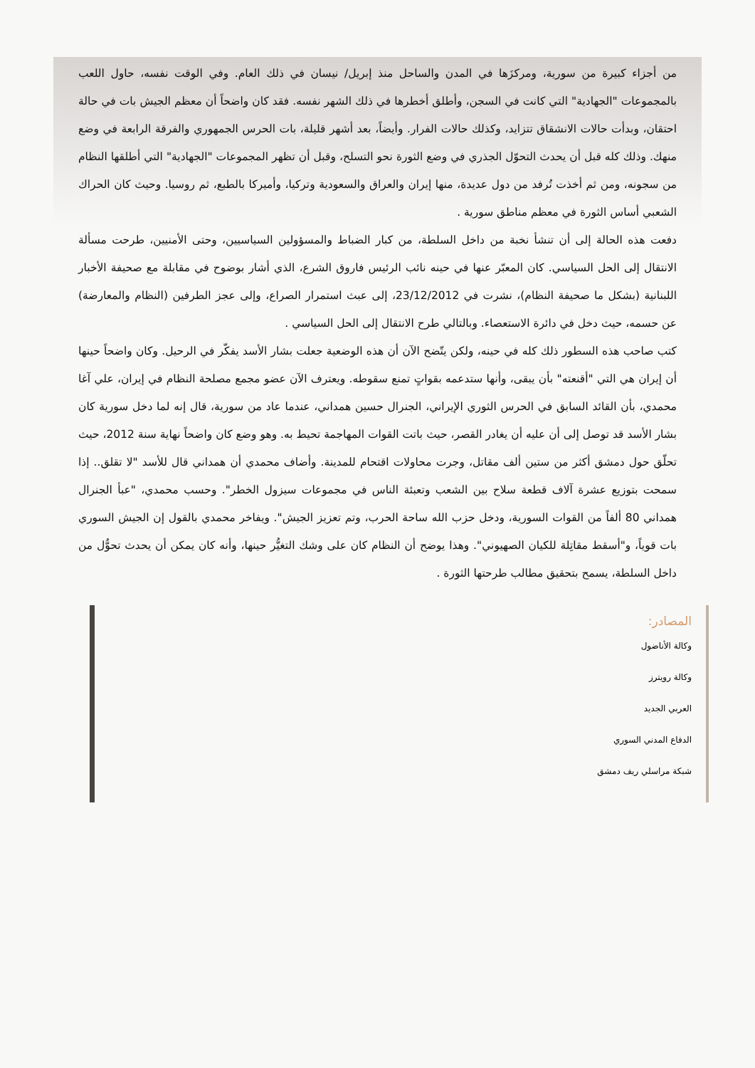من أجزاء كبيرة من سورية، ومركزَها في المدن والساحل منذ إبريل/ نيسان في ذلك العام. وفي الوقت نفسه، حاول اللعب بالمجموعات "الجهادية" التي كانت في السجن، وأطلق أخطرها في ذلك الشهر نفسه. فقد كان واضحاً أن معظم الجيش بات في حالة احتقان، وبدأت حالات الانشقاق تتزايد، وكذلك حالات الفرار. وأيضاً، بعد أشهر قليلة، بات الحرس الجمهوري والفرقة الرابعة في وضع منهك. وذلك كله قبل أن يحدث التحوّل الجذري في وضع الثورة نحو التسلح، وقبل أن تظهر المجموعات "الجهادية" التي أطلقها النظام من سجونه، ومن ثم أخذت تُرفد من دول عديدة، منها إيران والعراق والسعودية وتركيا، وأميركا بالطبع، ثم روسيا. وحيث كان الحراك الشعبي أساس الثورة في معظم مناطق سورية .
دفعت هذه الحالة إلى أن تنشأ نخبة من داخل السلطة، من كبار الضباط والمسؤولين السياسيين، وحتى الأمنيين، طرحت مسألة الانتقال إلى الحل السياسي. كان المعبّر عنها في حينه نائب الرئيس فاروق الشرع، الذي أشار بوضوح في مقابلة مع صحيفة الأخبار اللبنانية (بشكل ما صحيفة النظام)، نشرت في 23/12/2012، إلى عبث استمرار الصراع، وإلى عجز الطرفين (النظام والمعارضة) عن حسمه، حيث دخل في دائرة الاستعصاء. وبالتالي طرح الانتقال إلى الحل السياسي .
كتب صاحب هذه السطور ذلك كله في حينه، ولكن يتّضح الآن أن هذه الوضعية جعلت بشار الأسد يفكّر في الرحيل. وكان واضحاً حينها أن إيران هي التي "أقنعته" بأن يبقى، وأنها ستدعمه بقواتٍ تمنع سقوطه. ويعترف الآن عضو مجمع مصلحة النظام في إيران، علي آغا محمدي، بأن القائد السابق في الحرس الثوري الإيراني، الجنرال حسين همداني، عندما عاد من سورية، قال إنه لما دخل سورية كان بشار الأسد قد توصل إلى أن عليه أن يغادر القصر، حيث باتت القوات المهاجمة تحيط به. وهو وضع كان واضحاً نهاية سنة 2012، حيث تحلّق حول دمشق أكثر من ستين ألف مقاتل، وجرت محاولات اقتحام للمدينة. وأضاف محمدي أن همداني قال للأسد "لا تقلق.. إذا سمحت بتوزيع عشرة آلاف قطعة سلاح بين الشعب وتعبئة الناس في مجموعات سيزول الخطر". وحسب محمدي، "عبأ الجنرال همداني 80 ألفاً من القوات السورية، ودخل حزب الله ساحة الحرب، وتم تعزيز الجيش". ويفاخر محمدي بالقول إن الجيش السوري بات قوياً، و"أسقط مقاتِلة للكيان الصهيوني". وهذا يوضح أن النظام كان على وشك التغيُّر حينها، وأنه كان يمكن أن يحدث تحوُّل من داخل السلطة، يسمح بتحقيق مطالب طرحتها الثورة .
المصادر:
وكالة الأناضول
وكالة رويترز
العربي الجديد
الدفاع المدني السوري
شبكة مراسلي ريف دمشق